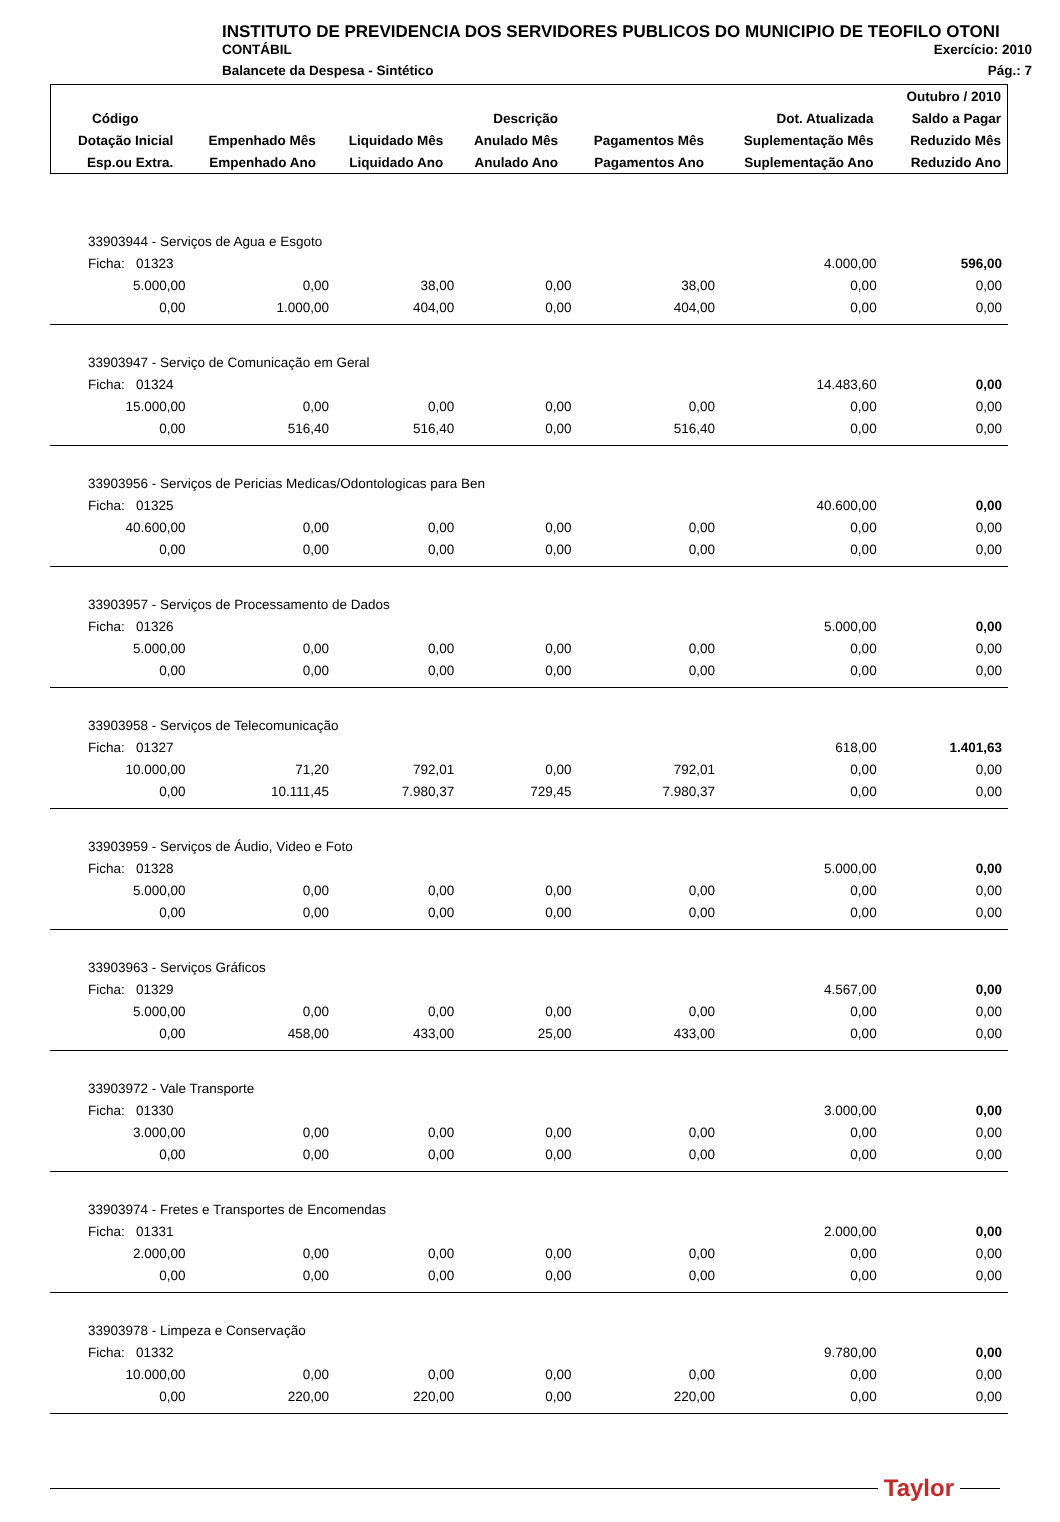INSTITUTO DE PREVIDENCIA DOS SERVIDORES PUBLICOS DO MUNICIPIO DE TEOFILO OTONI
CONTÁBIL Exercício: 2010
Balancete da Despesa - Sintético Pág.: 7
| | | | | | | Outubro / 2010 |
| Código | Descrição | | | | Dot. Atualizada | Saldo a Pagar |
| Dotação Inicial | Empenhado Mês | Liquidado Mês | Anulado Mês | Pagamentos Mês | Suplementação Mês | Reduzido Mês |
| Esp.ou Extra. | Empenhado Ano | Liquidado Ano | Anulado Ano | Pagamentos Ano | Suplementação Ano | Reduzido Ano |
| 33903944 - Serviços de Agua e Esgoto | | | | | | |
| Ficha: 01323 | | | | | 4.000,00 | 596,00 |
| 5.000,00 | 0,00 | 38,00 | 0,00 | 38,00 | 0,00 | 0,00 |
| 0,00 | 1.000,00 | 404,00 | 0,00 | 404,00 | 0,00 | 0,00 |
| 33903947 - Serviço de Comunicação em Geral | | | | | | |
| Ficha: 01324 | | | | | 14.483,60 | 0,00 |
| 15.000,00 | 0,00 | 0,00 | 0,00 | 0,00 | 0,00 | 0,00 |
| 0,00 | 516,40 | 516,40 | 0,00 | 516,40 | 0,00 | 0,00 |
| 33903956 - Serviços de Pericias Medicas/Odontologicas para Ben | | | | | | |
| Ficha: 01325 | | | | | 40.600,00 | 0,00 |
| 40.600,00 | 0,00 | 0,00 | 0,00 | 0,00 | 0,00 | 0,00 |
| 0,00 | 0,00 | 0,00 | 0,00 | 0,00 | 0,00 | 0,00 |
| 33903957 - Serviços de Processamento de Dados | | | | | | |
| Ficha: 01326 | | | | | 5.000,00 | 0,00 |
| 5.000,00 | 0,00 | 0,00 | 0,00 | 0,00 | 0,00 | 0,00 |
| 0,00 | 0,00 | 0,00 | 0,00 | 0,00 | 0,00 | 0,00 |
| 33903958 - Serviços de Telecomunicação | | | | | | |
| Ficha: 01327 | | | | | 618,00 | 1.401,63 |
| 10.000,00 | 71,20 | 792,01 | 0,00 | 792,01 | 0,00 | 0,00 |
| 0,00 | 10.111,45 | 7.980,37 | 729,45 | 7.980,37 | 0,00 | 0,00 |
| 33903959 - Serviços de Áudio, Video e Foto | | | | | | |
| Ficha: 01328 | | | | | 5.000,00 | 0,00 |
| 5.000,00 | 0,00 | 0,00 | 0,00 | 0,00 | 0,00 | 0,00 |
| 0,00 | 0,00 | 0,00 | 0,00 | 0,00 | 0,00 | 0,00 |
| 33903963 - Serviços Gráficos | | | | | | |
| Ficha: 01329 | | | | | 4.567,00 | 0,00 |
| 5.000,00 | 0,00 | 0,00 | 0,00 | 0,00 | 0,00 | 0,00 |
| 0,00 | 458,00 | 433,00 | 25,00 | 433,00 | 0,00 | 0,00 |
| 33903972 - Vale Transporte | | | | | | |
| Ficha: 01330 | | | | | 3.000,00 | 0,00 |
| 3.000,00 | 0,00 | 0,00 | 0,00 | 0,00 | 0,00 | 0,00 |
| 0,00 | 0,00 | 0,00 | 0,00 | 0,00 | 0,00 | 0,00 |
| 33903974 - Fretes e Transportes de Encomendas | | | | | | |
| Ficha: 01331 | | | | | 2.000,00 | 0,00 |
| 2.000,00 | 0,00 | 0,00 | 0,00 | 0,00 | 0,00 | 0,00 |
| 0,00 | 0,00 | 0,00 | 0,00 | 0,00 | 0,00 | 0,00 |
| 33903978 - Limpeza e Conservação | | | | | | |
| Ficha: 01332 | | | | | 9.780,00 | 0,00 |
| 10.000,00 | 0,00 | 0,00 | 0,00 | 0,00 | 0,00 | 0,00 |
| 0,00 | 220,00 | 220,00 | 0,00 | 220,00 | 0,00 | 0,00 |
Taylor